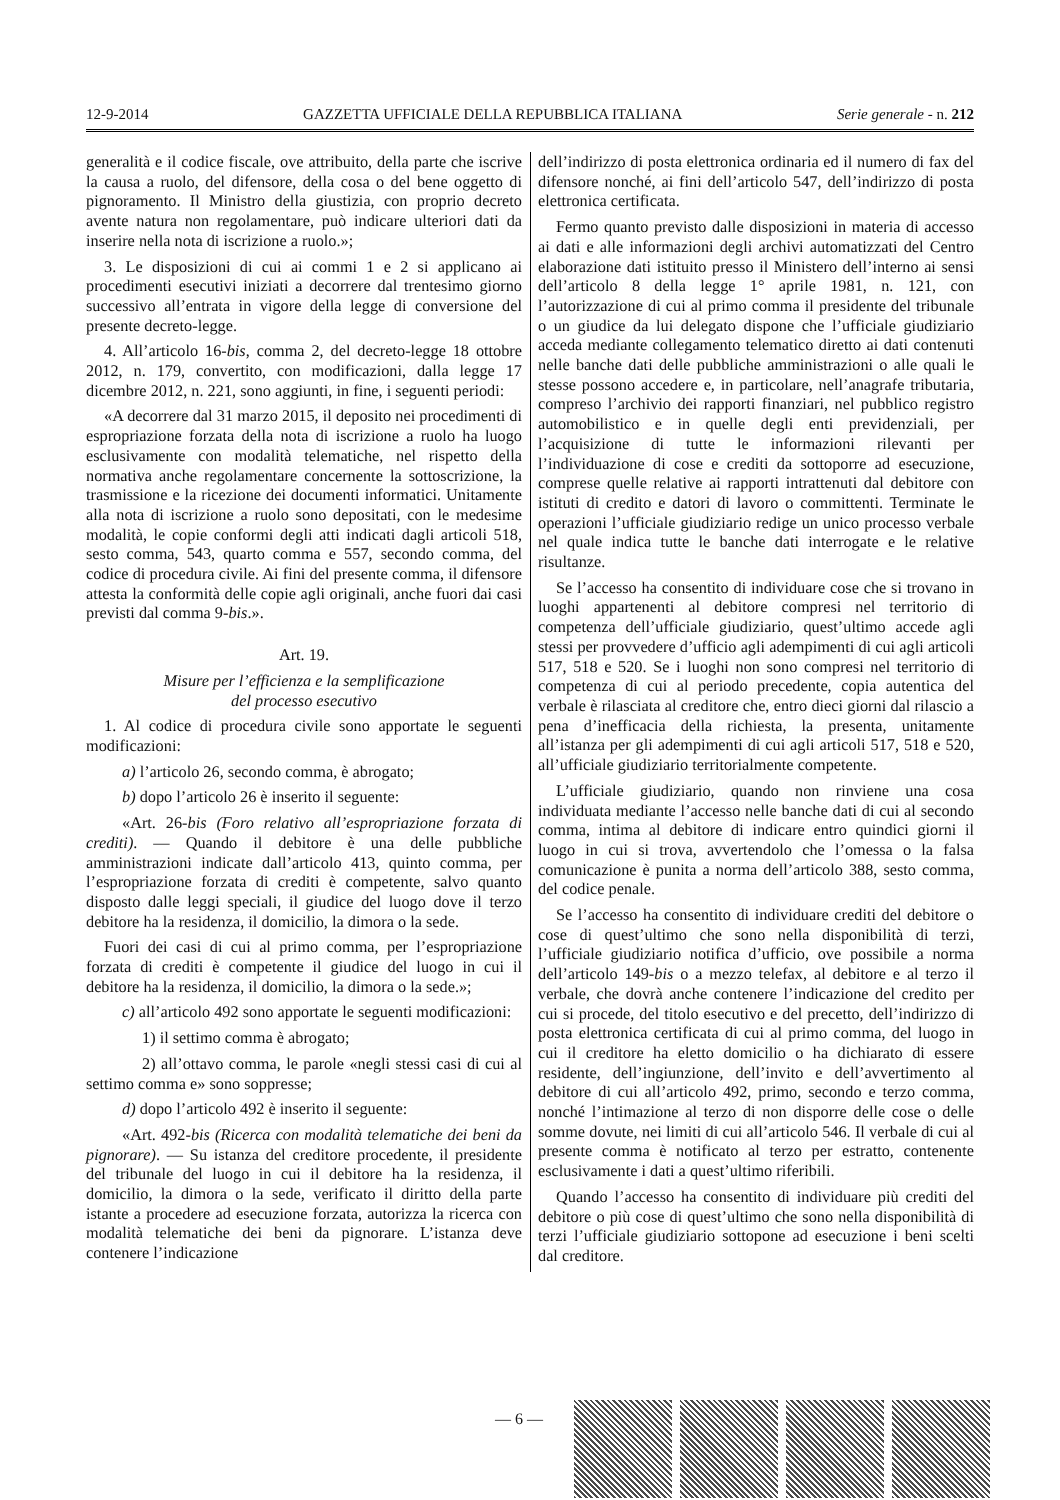12-9-2014 GAZZETTA UFFICIALE DELLA REPUBBLICA ITALIANA Serie generale - n. 212
generalità e il codice fiscale, ove attribuito, della parte che iscrive la causa a ruolo, del difensore, della cosa o del bene oggetto di pignoramento. Il Ministro della giustizia, con proprio decreto avente natura non regolamentare, può indicare ulteriori dati da inserire nella nota di iscrizione a ruolo.»;
3. Le disposizioni di cui ai commi 1 e 2 si applicano ai procedimenti esecutivi iniziati a decorrere dal trentesimo giorno successivo all’entrata in vigore della legge di conversione del presente decreto-legge.
4. All’articolo 16-bis, comma 2, del decreto-legge 18 ottobre 2012, n. 179, convertito, con modificazioni, dalla legge 17 dicembre 2012, n. 221, sono aggiunti, in fine, i seguenti periodi:
«A decorrere dal 31 marzo 2015, il deposito nei procedimenti di espropriazione forzata della nota di iscrizione a ruolo ha luogo esclusivamente con modalità telematiche, nel rispetto della normativa anche regolamentare concernente la sottoscrizione, la trasmissione e la ricezione dei documenti informatici. Unitamente alla nota di iscrizione a ruolo sono depositati, con le medesime modalità, le copie conformi degli atti indicati dagli articoli 518, sesto comma, 543, quarto comma e 557, secondo comma, del codice di procedura civile. Ai fini del presente comma, il difensore attesta la conformità delle copie agli originali, anche fuori dai casi previsti dal comma 9-bis.».
Art. 19.
Misure per l’efficienza e la semplificazione
del processo esecutivo
1. Al codice di procedura civile sono apportate le seguenti modificazioni:
a) l’articolo 26, secondo comma, è abrogato;
b) dopo l’articolo 26 è inserito il seguente:
«Art. 26-bis (Foro relativo all’espropriazione forzata di crediti). — Quando il debitore è una delle pubbliche amministrazioni indicate dall’articolo 413, quinto comma, per l’espropriazione forzata di crediti è competente, salvo quanto disposto dalle leggi speciali, il giudice del luogo dove il terzo debitore ha la residenza, il domicilio, la dimora o la sede.
Fuori dei casi di cui al primo comma, per l’espropriazione forzata di crediti è competente il giudice del luogo in cui il debitore ha la residenza, il domicilio, la dimora o la sede.»;
c) all’articolo 492 sono apportate le seguenti modificazioni:
1) il settimo comma è abrogato;
2) all’ottavo comma, le parole «negli stessi casi di cui al settimo comma e» sono soppresse;
d) dopo l’articolo 492 è inserito il seguente:
«Art. 492-bis (Ricerca con modalità telematiche dei beni da pignorare). — Su istanza del creditore procedente, il presidente del tribunale del luogo in cui il debitore ha la residenza, il domicilio, la dimora o la sede, verificato il diritto della parte istante a procedere ad esecuzione forzata, autorizza la ricerca con modalità telematiche dei beni da pignorare. L’istanza deve contenere l’indicazione
dell’indirizzo di posta elettronica ordinaria ed il numero di fax del difensore nonché, ai fini dell’articolo 547, dell’indirizzo di posta elettronica certificata.
Fermo quanto previsto dalle disposizioni in materia di accesso ai dati e alle informazioni degli archivi automatizzati del Centro elaborazione dati istituito presso il Ministero dell’interno ai sensi dell’articolo 8 della legge 1° aprile 1981, n. 121, con l’autorizzazione di cui al primo comma il presidente del tribunale o un giudice da lui delegato dispone che l’ufficiale giudiziario acceda mediante collegamento telematico diretto ai dati contenuti nelle banche dati delle pubbliche amministrazioni o alle quali le stesse possono accedere e, in particolare, nell’anagrafe tributaria, compreso l’archivio dei rapporti finanziari, nel pubblico registro automobilistico e in quelle degli enti previdenziali, per l’acquisizione di tutte le informazioni rilevanti per l’individuazione di cose e crediti da sottoporre ad esecuzione, comprese quelle relative ai rapporti intrattenuti dal debitore con istituti di credito e datori di lavoro o committenti. Terminate le operazioni l’ufficiale giudiziario redige un unico processo verbale nel quale indica tutte le banche dati interrogate e le relative risultanze.
Se l’accesso ha consentito di individuare cose che si trovano in luoghi appartenenti al debitore compresi nel territorio di competenza dell’ufficiale giudiziario, quest’ultimo accede agli stessi per provvedere d’ufficio agli adempimenti di cui agli articoli 517, 518 e 520. Se i luoghi non sono compresi nel territorio di competenza di cui al periodo precedente, copia autentica del verbale è rilasciata al creditore che, entro dieci giorni dal rilascio a pena d’inefficacia della richiesta, la presenta, unitamente all’istanza per gli adempimenti di cui agli articoli 517, 518 e 520, all’ufficiale giudiziario territorialmente competente.
L’ufficiale giudiziario, quando non rinviene una cosa individuata mediante l’accesso nelle banche dati di cui al secondo comma, intima al debitore di indicare entro quindici giorni il luogo in cui si trova, avvertendolo che l’omessa o la falsa comunicazione è punita a norma dell’articolo 388, sesto comma, del codice penale.
Se l’accesso ha consentito di individuare crediti del debitore o cose di quest’ultimo che sono nella disponibilità di terzi, l’ufficiale giudiziario notifica d’ufficio, ove possibile a norma dell’articolo 149-bis o a mezzo telefax, al debitore e al terzo il verbale, che dovrà anche contenere l’indicazione del credito per cui si procede, del titolo esecutivo e del precetto, dell’indirizzo di posta elettronica certificata di cui al primo comma, del luogo in cui il creditore ha eletto domicilio o ha dichiarato di essere residente, dell’ingiunzione, dell’invito e dell’avvertimento al debitore di cui all’articolo 492, primo, secondo e terzo comma, nonché l’intimazione al terzo di non disporre delle cose o delle somme dovute, nei limiti di cui all’articolo 546. Il verbale di cui al presente comma è notificato al terzo per estratto, contenente esclusivamente i dati a quest’ultimo riferibili.
Quando l’accesso ha consentito di individuare più crediti del debitore o più cose di quest’ultimo che sono nella disponibilità di terzi l’ufficiale giudiziario sottopone ad esecuzione i beni scelti dal creditore.
— 6 —